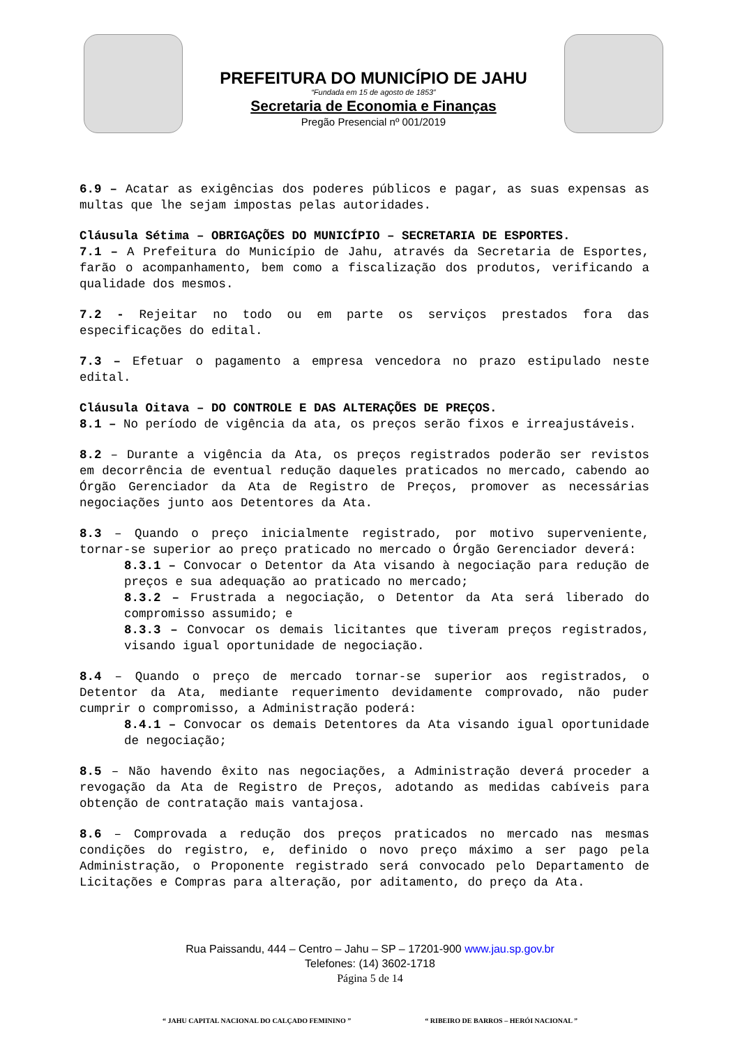PREFEITURA DO MUNICÍPIO DE JAHU
“Fundada em 15 de agosto de 1853”
Secretaria de Economia e Finanças
Pregão Presencial nº 001/2019
6.9 – Acatar as exigências dos poderes públicos e pagar, as suas expensas as multas que lhe sejam impostas pelas autoridades.
Cláusula Sétima – OBRIGAÇÕES DO MUNICÍPIO – SECRETARIA DE ESPORTES.
7.1 – A Prefeitura do Município de Jahu, através da Secretaria de Esportes, farão o acompanhamento, bem como a fiscalização dos produtos, verificando a qualidade dos mesmos.
7.2 - Rejeitar no todo ou em parte os serviços prestados fora das especificações do edital.
7.3 – Efetuar o pagamento a empresa vencedora no prazo estipulado neste edital.
Cláusula Oitava – DO CONTROLE E DAS ALTERAÇÕES DE PREÇOS.
8.1 – No período de vigência da ata, os preços serão fixos e irreajustáveis.
8.2 – Durante a vigência da Ata, os preços registrados poderão ser revistos em decorrência de eventual redução daqueles praticados no mercado, cabendo ao Órgão Gerenciador da Ata de Registro de Preços, promover as necessárias negociações junto aos Detentores da Ata.
8.3 – Quando o preço inicialmente registrado, por motivo superveniente, tornar-se superior ao preço praticado no mercado o Órgão Gerenciador deverá:
8.3.1 – Convocar o Detentor da Ata visando à negociação para redução de preços e sua adequação ao praticado no mercado;
8.3.2 – Frustrada a negociação, o Detentor da Ata será liberado do compromisso assumido; e
8.3.3 – Convocar os demais licitantes que tiveram preços registrados, visando igual oportunidade de negociação.
8.4 – Quando o preço de mercado tornar-se superior aos registrados, o Detentor da Ata, mediante requerimento devidamente comprovado, não puder cumprir o compromisso, a Administração poderá:
8.4.1 – Convocar os demais Detentores da Ata visando igual oportunidade de negociação;
8.5 – Não havendo êxito nas negociações, a Administração deverá proceder a revogação da Ata de Registro de Preços, adotando as medidas cabíveis para obtenção de contratação mais vantajosa.
8.6 – Comprovada a redução dos preços praticados no mercado nas mesmas condições do registro, e, definido o novo preço máximo a ser pago pela Administração, o Proponente registrado será convocado pelo Departamento de Licitações e Compras para alteração, por aditamento, do preço da Ata.
Rua Paissandu, 444 – Centro – Jahu – SP – 17201-900 www.jau.sp.gov.br
Telefones: (14) 3602-1718
Página 5 de 14
“ JAHU CAPITAL NACIONAL DO CALÇADO FEMININO ” “ RIBEIRO DE BARROS – HERÓI NACIONAL ”